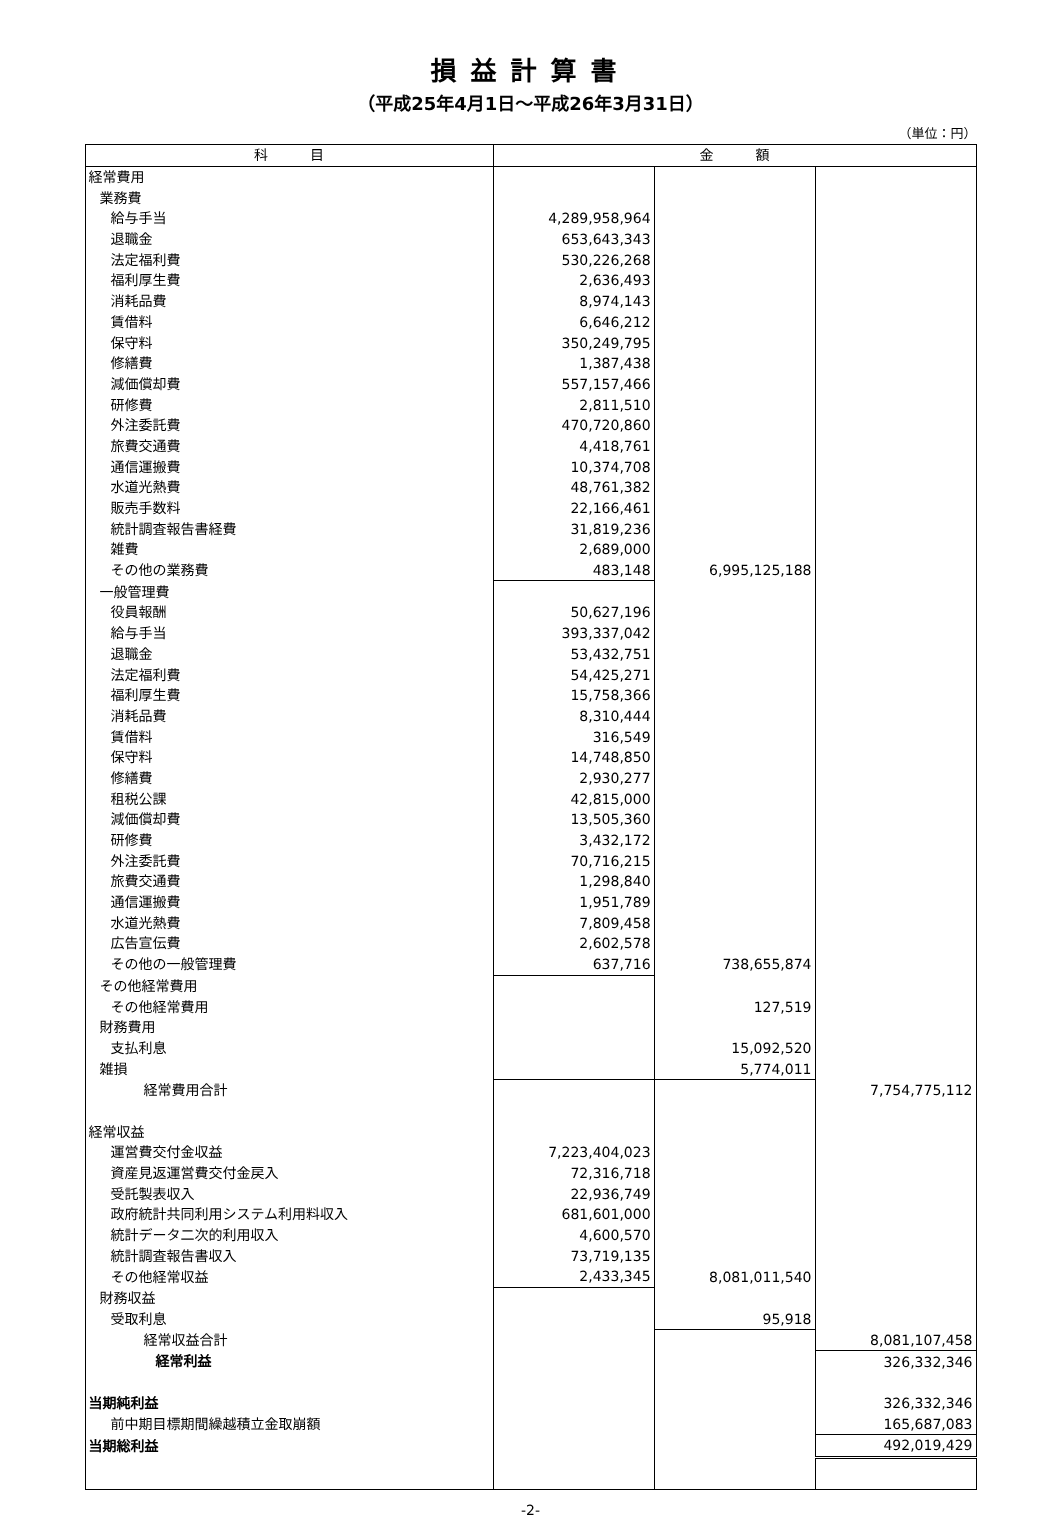損益計算書
（平成25年4月1日～平成26年3月31日）
（単位：円）
| 科 目 | 金 額 | | |
| --- | --- | --- | --- |
| 経常費用 | | | |
| 業務費 | | | |
| 給与手当 | 4,289,958,964 | | |
| 退職金 | 653,643,343 | | |
| 法定福利費 | 530,226,268 | | |
| 福利厚生費 | 2,636,493 | | |
| 消耗品費 | 8,974,143 | | |
| 賃借料 | 6,646,212 | | |
| 保守料 | 350,249,795 | | |
| 修繕費 | 1,387,438 | | |
| 減価償却費 | 557,157,466 | | |
| 研修費 | 2,811,510 | | |
| 外注委託費 | 470,720,860 | | |
| 旅費交通費 | 4,418,761 | | |
| 通信運搬費 | 10,374,708 | | |
| 水道光熱費 | 48,761,382 | | |
| 販売手数料 | 22,166,461 | | |
| 統計調査報告書経費 | 31,819,236 | | |
| 雑費 | 2,689,000 | | |
| その他の業務費 | 483,148 | 6,995,125,188 | |
| 一般管理費 | | | |
| 役員報酬 | 50,627,196 | | |
| 給与手当 | 393,337,042 | | |
| 退職金 | 53,432,751 | | |
| 法定福利費 | 54,425,271 | | |
| 福利厚生費 | 15,758,366 | | |
| 消耗品費 | 8,310,444 | | |
| 賃借料 | 316,549 | | |
| 保守料 | 14,748,850 | | |
| 修繕費 | 2,930,277 | | |
| 租税公課 | 42,815,000 | | |
| 減価償却費 | 13,505,360 | | |
| 研修費 | 3,432,172 | | |
| 外注委託費 | 70,716,215 | | |
| 旅費交通費 | 1,298,840 | | |
| 通信運搬費 | 1,951,789 | | |
| 水道光熱費 | 7,809,458 | | |
| 広告宣伝費 | 2,602,578 | | |
| その他の一般管理費 | 637,716 | 738,655,874 | |
| その他経常費用 | | | |
| その他経常費用 | | 127,519 | |
| 財務費用 | | | |
| 支払利息 | | 15,092,520 | |
| 雑損 | | 5,774,011 | |
| 経常費用合計 | | | 7,754,775,112 |
| 経常収益 | | | |
| 運営費交付金収益 | 7,223,404,023 | | |
| 資産見返運営費交付金戻入 | 72,316,718 | | |
| 受託製表収入 | 22,936,749 | | |
| 政府統計共同利用システム利用料収入 | 681,601,000 | | |
| 統計データ二次的利用収入 | 4,600,570 | | |
| 統計調査報告書収入 | 73,719,135 | | |
| その他経常収益 | 2,433,345 | 8,081,011,540 | |
| 財務収益 | | | |
| 受取利息 | | 95,918 | |
| 経常収益合計 | | | 8,081,107,458 |
| 経常利益 | | | 326,332,346 |
| 当期純利益 | | | 326,332,346 |
| 前中期目標期間繰越積立金取崩額 | | | 165,687,083 |
| 当期総利益 | | | 492,019,429 |
-2-